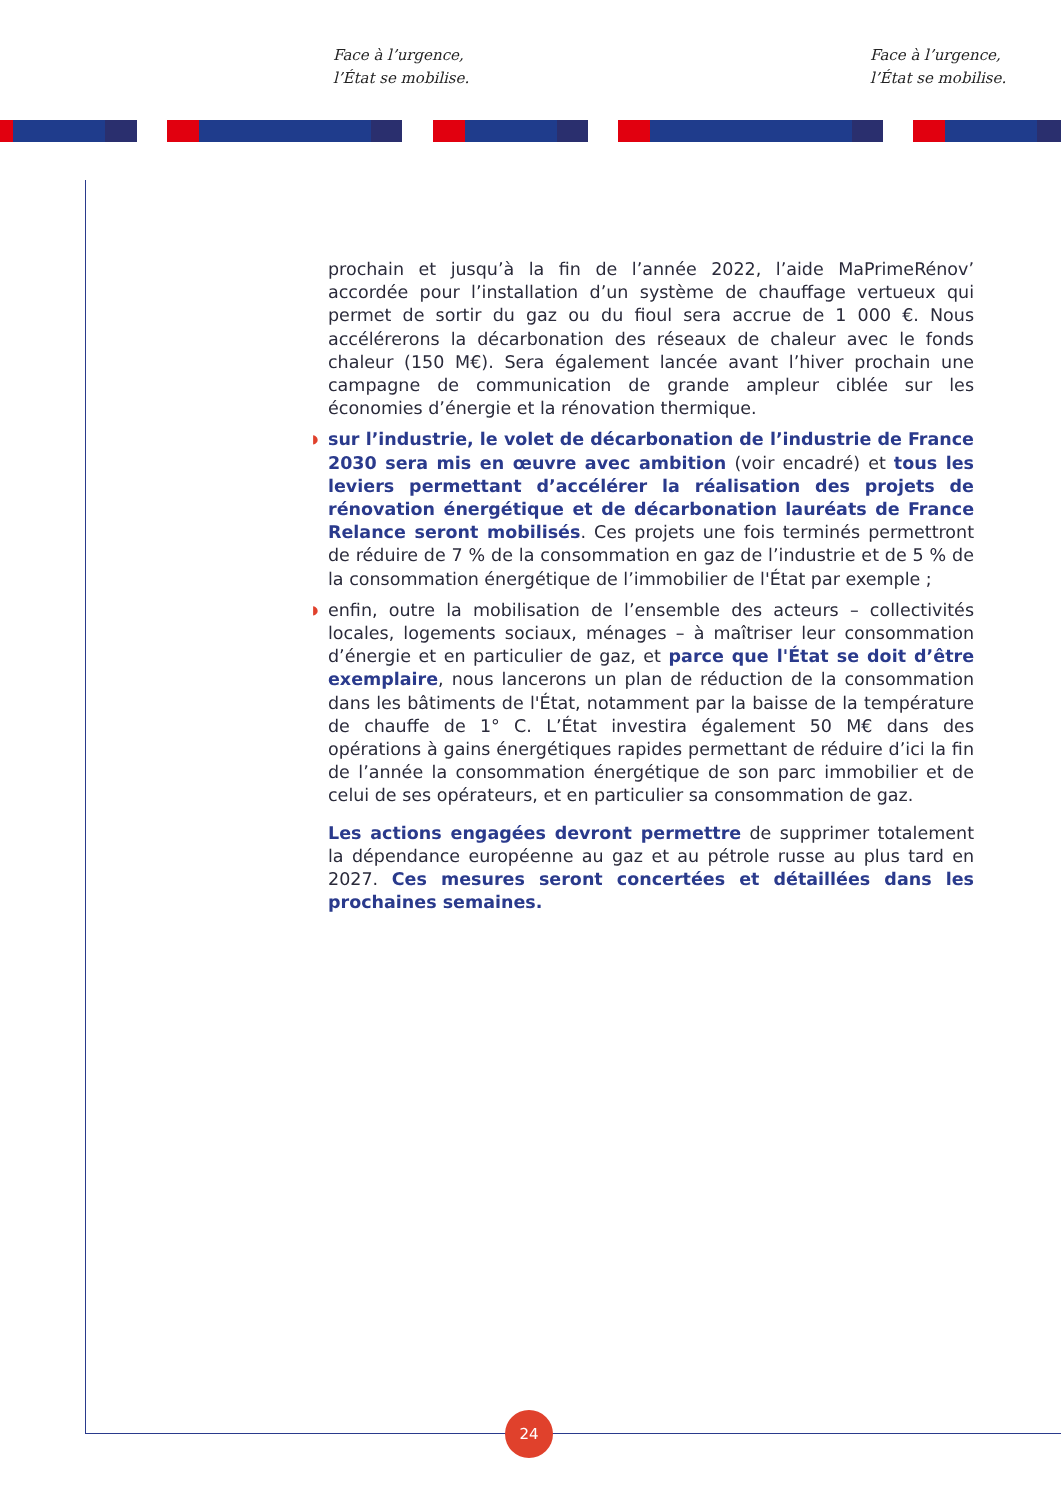Face à l’urgence,
l’État se mobilise.
Face à l’urgence,
l’État se mobilise.
prochain et jusqu’à la fin de l’année 2022, l’aide MaPrimeRénov’ accordée pour l’installation d’un système de chauffage vertueux qui permet de sortir du gaz ou du fioul sera accrue de 1 000 €. Nous accélérerons la décarbonation des réseaux de chaleur avec le fonds chaleur (150 M€). Sera également lancée avant l’hiver prochain une campagne de communication de grande ampleur ciblée sur les économies d’énergie et la rénovation thermique.
◗ sur l’industrie, le volet de décarbonation de l’industrie de France 2030 sera mis en œuvre avec ambition (voir encadré) et tous les leviers permettant d’accélérer la réalisation des projets de rénovation énergétique et de décarbonation lauréats de France Relance seront mobilisés. Ces projets une fois terminés permettront de réduire de 7 % de la consommation en gaz de l’industrie et de 5 % de la consommation énergétique de l’immobilier de l'État par exemple ;
◗ enfin, outre la mobilisation de l’ensemble des acteurs – collectivités locales, logements sociaux, ménages – à maîtriser leur consommation d’énergie et en particulier de gaz, et parce que l'État se doit d’être exemplaire, nous lancerons un plan de réduction de la consommation dans les bâtiments de l'État, notamment par la baisse de la température de chauffe de 1° C. L’État investira également 50 M€ dans des opérations à gains énergétiques rapides permettant de réduire d’ici la fin de l’année la consommation énergétique de son parc immobilier et de celui de ses opérateurs, et en particulier sa consommation de gaz.
Les actions engagées devront permettre de supprimer totalement la dépendance européenne au gaz et au pétrole russe au plus tard en 2027. Ces mesures seront concertées et détaillées dans les prochaines semaines.
24